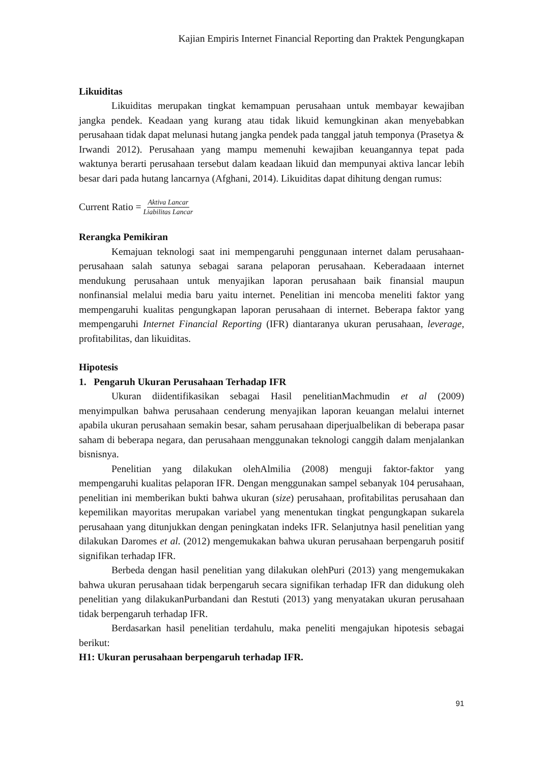Kajian Empiris Internet Financial Reporting dan Praktek Pengungkapan
Likuiditas
Likuiditas merupakan tingkat kemampuan perusahaan untuk membayar kewajiban jangka pendek. Keadaan yang kurang atau tidak likuid kemungkinan akan menyebabkan perusahaan tidak dapat melunasi hutang jangka pendek pada tanggal jatuh temponya (Prasetya & Irwandi 2012). Perusahaan yang mampu memenuhi kewajiban keuangannya tepat pada waktunya berarti perusahaan tersebut dalam keadaan likuid dan mempunyai aktiva lancar lebih besar dari pada hutang lancarnya (Afghani, 2014). Likuiditas dapat dihitung dengan rumus:
Current Ratio = Aktiva Lancar Liabilitas Lancar
Rerangka Pemikiran
Kemajuan teknologi saat ini mempengaruhi penggunaan internet dalam perusahaan-perusahaan salah satunya sebagai sarana pelaporan perusahaan. Keberadaaan internet mendukung perusahaan untuk menyajikan laporan perusahaan baik finansial maupun nonfinansial melalui media baru yaitu internet. Penelitian ini mencoba meneliti faktor yang mempengaruhi kualitas pengungkapan laporan perusahaan di internet. Beberapa faktor yang mempengaruhi Internet Financial Reporting (IFR) diantaranya ukuran perusahaan, leverage, profitabilitas, dan likuiditas.
Hipotesis
1. Pengaruh Ukuran Perusahaan Terhadap IFR
Ukuran diidentifikasikan sebagai Hasil penelitianMachmudin et al (2009) menyimpulkan bahwa perusahaan cenderung menyajikan laporan keuangan melalui internet apabila ukuran perusahaan semakin besar, saham perusahaan diperjualbelikan di beberapa pasar saham di beberapa negara, dan perusahaan menggunakan teknologi canggih dalam menjalankan bisnisnya.
Penelitian yang dilakukan olehAlmilia (2008) menguji faktor-faktor yang mempengaruhi kualitas pelaporan IFR. Dengan menggunakan sampel sebanyak 104 perusahaan, penelitian ini memberikan bukti bahwa ukuran (size) perusahaan, profitabilitas perusahaan dan kepemilikan mayoritas merupakan variabel yang menentukan tingkat pengungkapan sukarela perusahaan yang ditunjukkan dengan peningkatan indeks IFR. Selanjutnya hasil penelitian yang dilakukan Daromes et al. (2012) mengemukakan bahwa ukuran perusahaan berpengaruh positif signifikan terhadap IFR.
Berbeda dengan hasil penelitian yang dilakukan olehPuri (2013) yang mengemukakan bahwa ukuran perusahaan tidak berpengaruh secara signifikan terhadap IFR dan didukung oleh penelitian yang dilakukanPurbandani dan Restuti (2013) yang menyatakan ukuran perusahaan tidak berpengaruh terhadap IFR.
Berdasarkan hasil penelitian terdahulu, maka peneliti mengajukan hipotesis sebagai berikut:
H1: Ukuran perusahaan berpengaruh terhadap IFR.
91